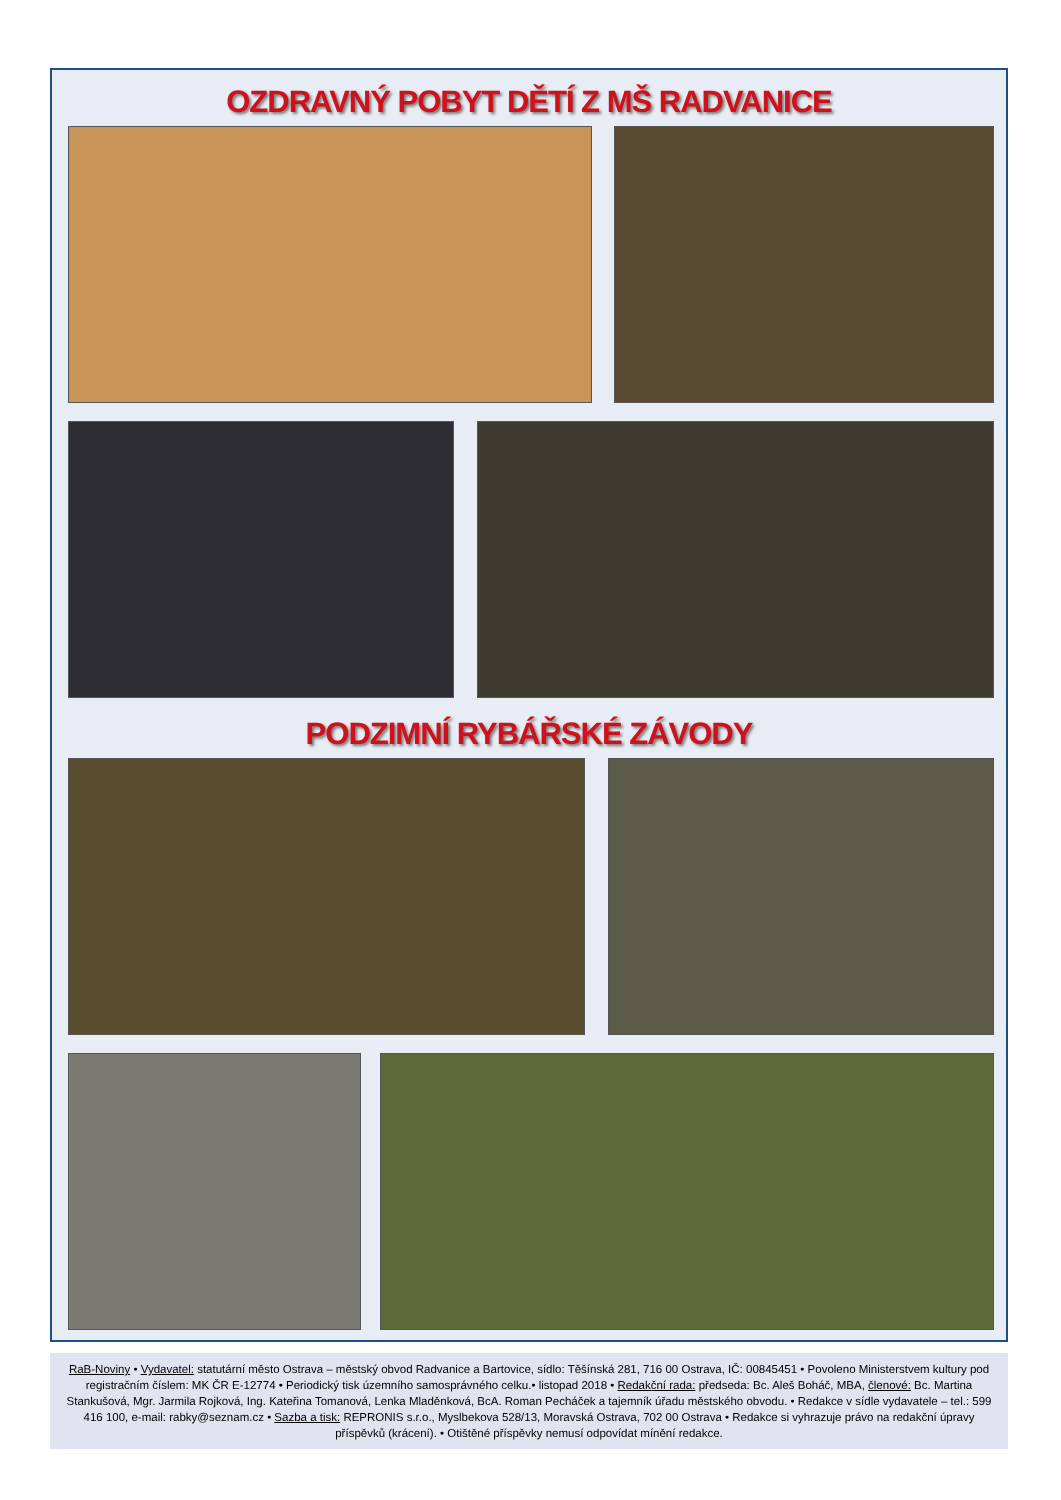OZDRAVNÝ POBYT DĚTÍ Z MŠ RADVANICE
PODZIMNÍ RYBÁŘSKÉ ZÁVODY
RaB-Noviny • Vydavatel: statutární město Ostrava – městský obvod Radvanice a Bartovice, sídlo: Těšínská 281, 716 00 Ostrava, IČ: 00845451 • Povoleno Ministerstvem kultury pod registračním číslem: MK ČR E-12774 • Periodický tisk územního samosprávného celku.• listopad 2018 • Redakční rada: předseda: Bc. Aleš Boháč, MBA, členové: Bc. Martina Stankušová, Mgr. Jarmila Rojková, Ing. Kateřina Tomanová, Lenka Mladěnková, BcA. Roman Pecháček a tajemník úřadu městského obvodu. • Redakce v sídle vydavatele – tel.: 599 416 100, e-mail: rabky@seznam.cz • Sazba a tisk: REPRONIS s.r.o., Myslbekova 528/13, Moravská Ostrava, 702 00 Ostrava • Redakce si vyhrazuje právo na redakční úpravy příspěvků (krácení). • Otištěné příspěvky nemusí odpovídat mínění redakce.